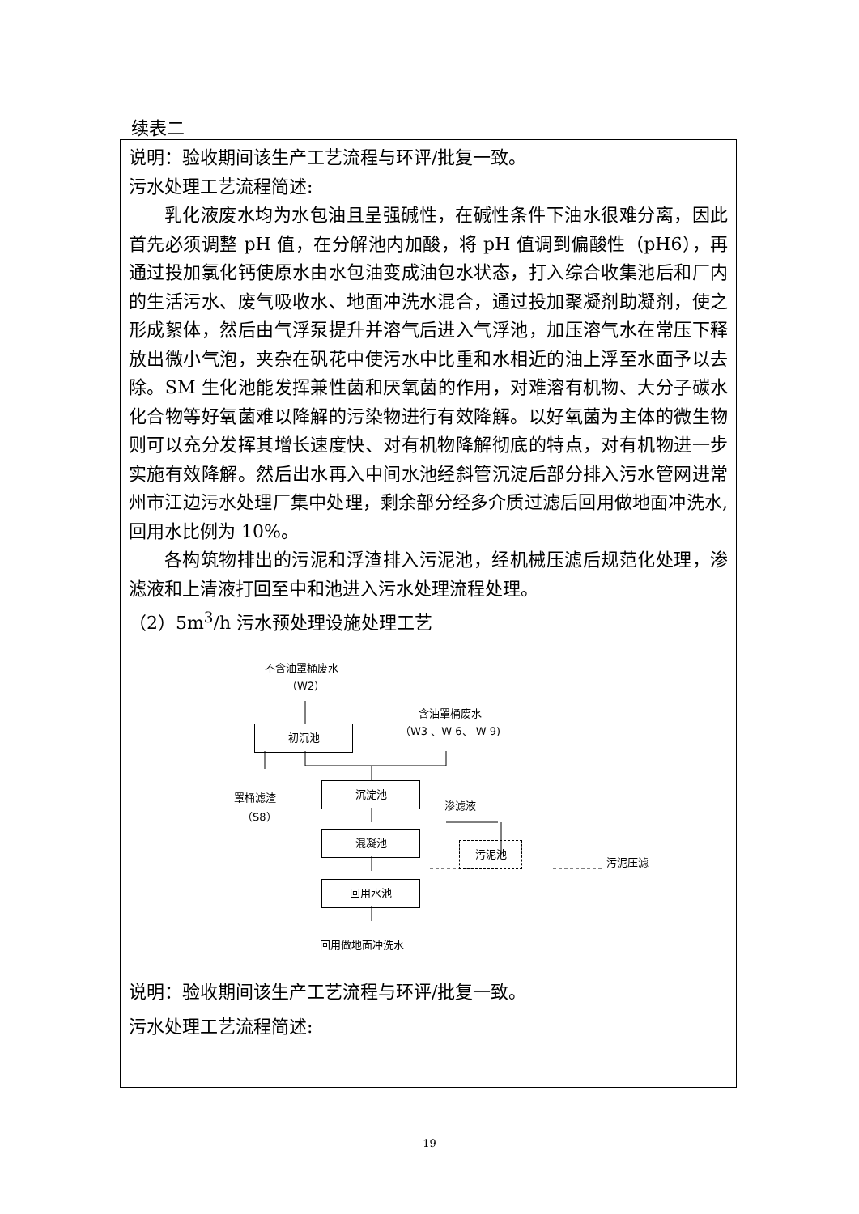续表二
说明：验收期间该生产工艺流程与环评/批复一致。
污水处理工艺流程简述:
乳化液废水均为水包油且呈强碱性，在碱性条件下油水很难分离，因此首先必须调整 pH 值，在分解池内加酸，将 pH 值调到偏酸性（pH6），再通过投加氯化钙使原水由水包油变成油包水状态，打入综合收集池后和厂内的生活污水、废气吸收水、地面冲洗水混合，通过投加聚凝剂助凝剂，使之形成絮体，然后由气浮泵提升并溶气后进入气浮池，加压溶气水在常压下释放出微小气泡，夹杂在矾花中使污水中比重和水相近的油上浮至水面予以去除。SM 生化池能发挥兼性菌和厌氧菌的作用，对难溶有机物、大分子碳水化合物等好氧菌难以降解的污染物进行有效降解。以好氧菌为主体的微生物则可以充分发挥其增长速度快、对有机物降解彻底的特点，对有机物进一步实施有效降解。然后出水再入中间水池经斜管沉淀后部分排入污水管网进常州市江边污水处理厂集中处理，剩余部分经多介质过滤后回用做地面冲洗水,回用水比例为 10%。
各构筑物排出的污泥和浮渣排入污泥池，经机械压滤后规范化处理，渗滤液和上清液打回至中和池进入污水处理流程处理。
（2）5m<sup>3</sup>/h 污水预处理设施处理工艺
不含油罩桶废水
（W2）
含油罩桶废水
（W3 、W 6、 W 9)
初沉池
罩桶滤渣
（S8）
沉淀池
渗滤液
混凝池
污泥池
污泥压滤
回用水池
回用做地面冲洗水
说明：验收期间该生产工艺流程与环评/批复一致。
污水处理工艺流程简述:
19